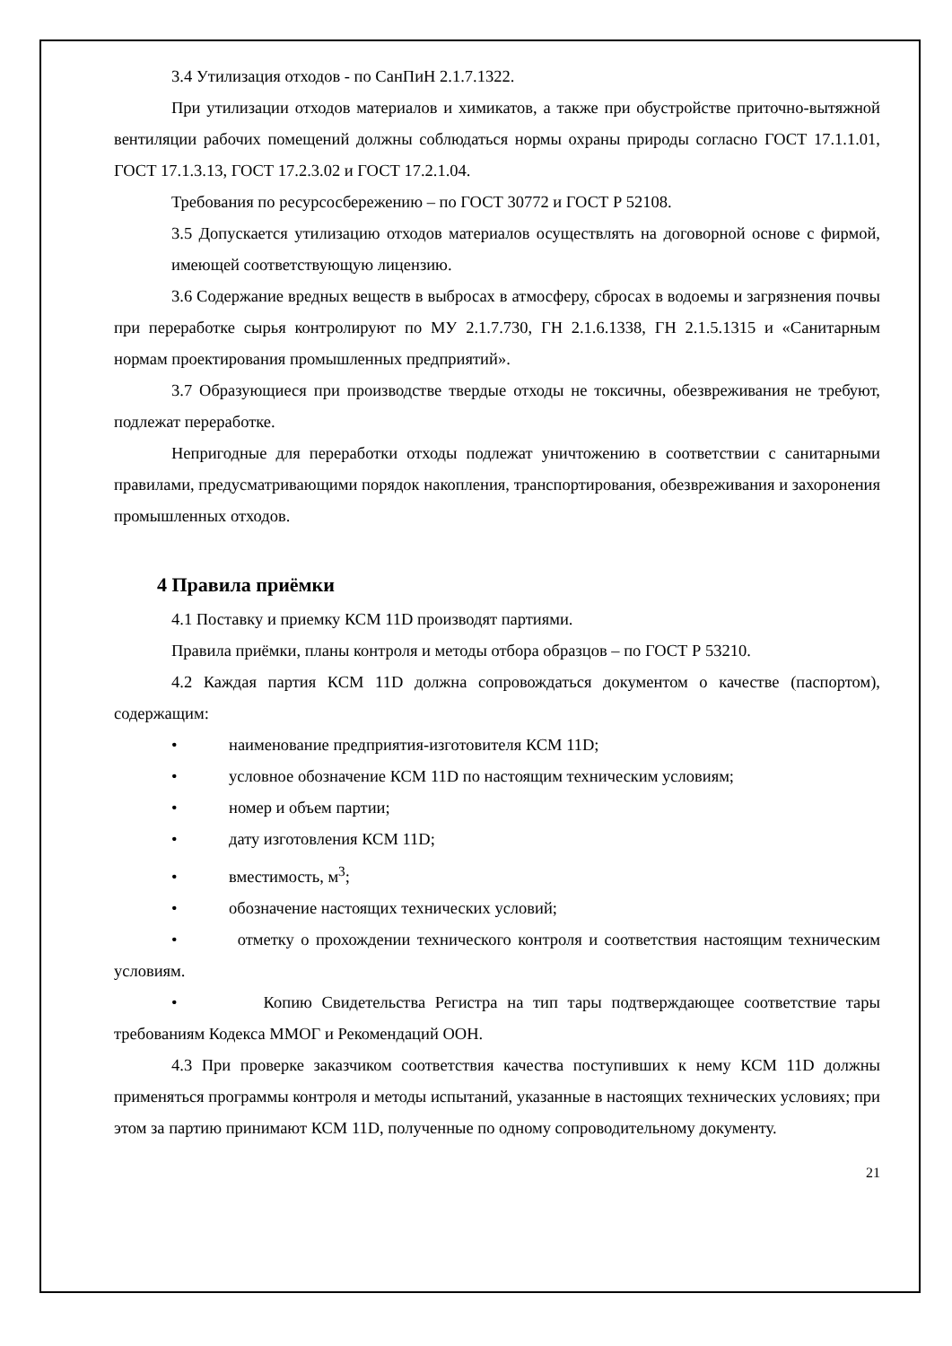3.4 Утилизация отходов - по СанПиН 2.1.7.1322.
При утилизации отходов материалов и химикатов, а также при обустройстве приточно-вытяжной вентиляции рабочих помещений должны соблюдаться нормы охраны природы согласно ГОСТ 17.1.1.01, ГОСТ 17.1.3.13, ГОСТ 17.2.3.02 и ГОСТ 17.2.1.04.
Требования по ресурсосбережению – по ГОСТ 30772 и ГОСТ Р 52108.
3.5 Допускается утилизацию отходов материалов осуществлять на договорной основе с фирмой, имеющей соответствующую лицензию.
3.6 Содержание вредных веществ в выбросах в атмосферу, сбросах в водоемы и загрязнения почвы при переработке сырья контролируют по МУ 2.1.7.730, ГН 2.1.6.1338, ГН 2.1.5.1315 и «Санитарным нормам проектирования промышленных предприятий».
3.7 Образующиеся при производстве твердые отходы не токсичны, обезвреживания не требуют, подлежат переработке.
Непригодные для переработки отходы подлежат уничтожению в соответствии с санитарными правилами, предусматривающими порядок накопления, транспортирования, обезвреживания и захоронения промышленных отходов.
4 Правила приёмки
4.1 Поставку и приемку КСМ 11D производят партиями.
Правила приёмки, планы контроля и методы отбора образцов – по ГОСТ Р 53210.
4.2 Каждая партия КСМ 11D должна сопровождаться документом о качестве (паспортом), содержащим:
• наименование предприятия-изготовителя КСМ 11D;
• условное обозначение КСМ 11D по настоящим техническим условиям;
• номер и объем партии;
• дату изготовления КСМ 11D;
• вместимость, м<sup>3</sup>;
• обозначение настоящих технических условий;
• отметку о прохождении технического контроля и соответствия настоящим техническим условиям.
• Копию Свидетельства Регистра на тип тары подтверждающее соответствие тары требованиям Кодекса ММОГ и Рекомендаций ООН.
4.3 При проверке заказчиком соответствия качества поступивших к нему КСМ 11D должны применяться программы контроля и методы испытаний, указанные в настоящих технических условиях; при этом за партию принимают КСМ 11D, полученные по одному сопроводительному документу.
21